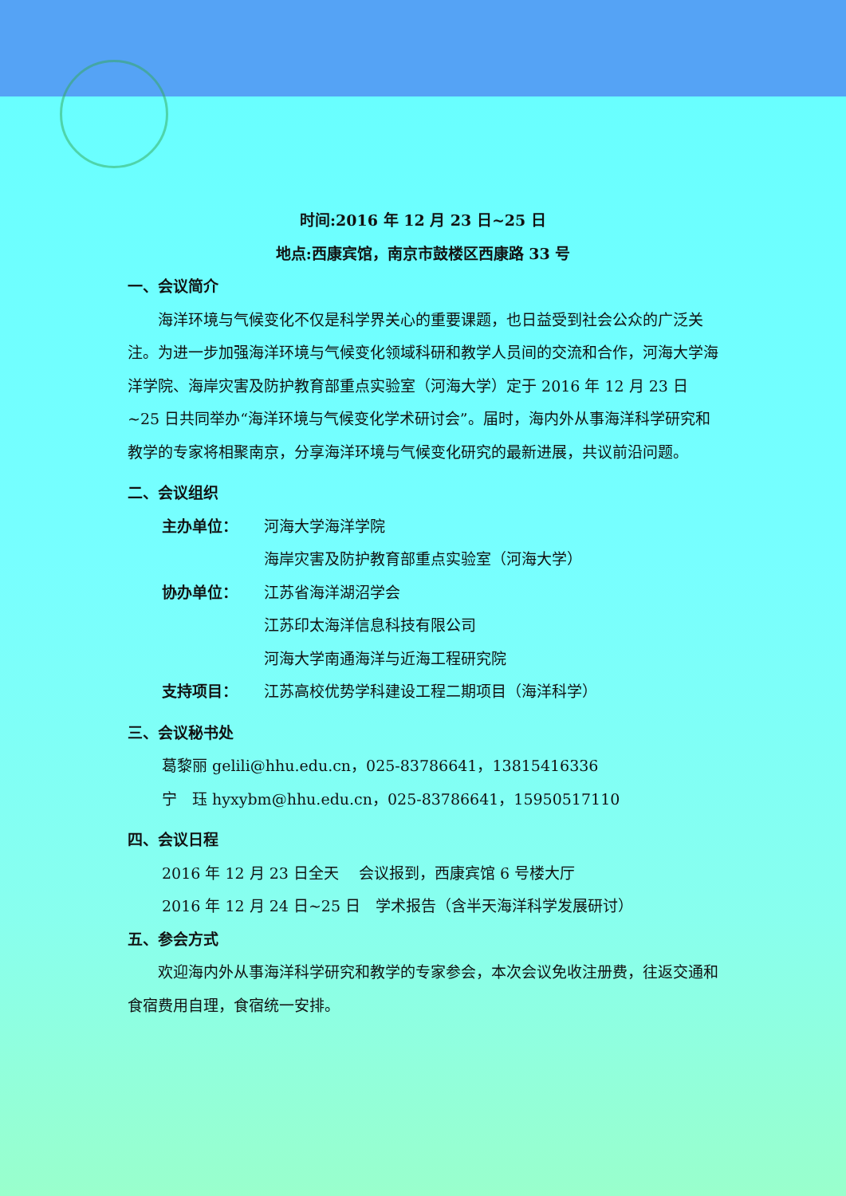时间:2016 年 12 月 23 日~25 日
地点:西康宾馆，南京市鼓楼区西康路 33 号
一、会议简介
海洋环境与气候变化不仅是科学界关心的重要课题，也日益受到社会公众的广泛关注。为进一步加强海洋环境与气候变化领域科研和教学人员间的交流和合作，河海大学海洋学院、海岸灾害及防护教育部重点实验室（河海大学）定于 2016 年 12 月 23 日~25 日共同举办“海洋环境与气候变化学术研讨会”。届时，海内外从事海洋科学研究和教学的专家将相聚南京，分享海洋环境与气候变化研究的最新进展，共议前沿问题。
二、会议组织
主办单位： 河海大学海洋学院
海岸灾害及防护教育部重点实验室（河海大学）
协办单位： 江苏省海洋湖沼学会
江苏印太海洋信息科技有限公司
河海大学南通海洋与近海工程研究院
支持项目： 江苏高校优势学科建设工程二期项目（海洋科学）
三、会议秘书处
葛黎丽 gelili@hhu.edu.cn，025-83786641，13815416336
宁　珏 hyxybm@hhu.edu.cn，025-83786641，15950517110
四、会议日程
2016 年 12 月 23 日全天　 会议报到，西康宾馆 6 号楼大厅
2016 年 12 月 24 日~25 日　学术报告（含半天海洋科学发展研讨）
五、参会方式
欢迎海内外从事海洋科学研究和教学的专家参会，本次会议免收注册费，往返交通和食宿费用自理，食宿统一安排。